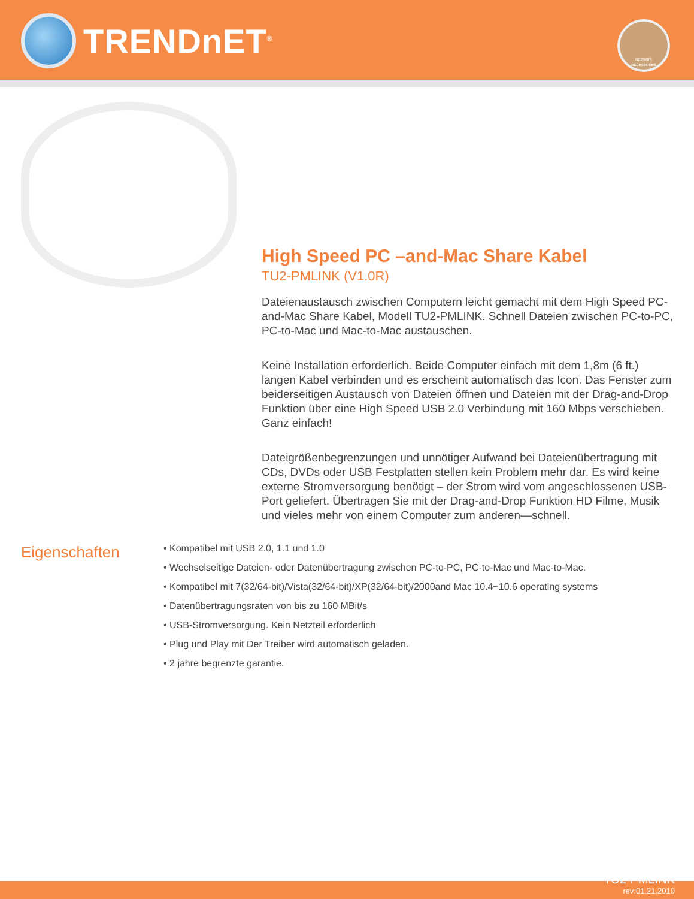TRENDnET<sup>®</sup>
network
accessories
High Speed PC –and-Mac Share Kabel
TU2-PMLINK (V1.0R)
Dateienaustausch zwischen Computern leicht gemacht mit dem High Speed PC-and-Mac Share Kabel, Modell TU2-PMLINK. Schnell Dateien zwischen PC-to-PC, PC-to-Mac und Mac-to-Mac austauschen.
Keine Installation erforderlich. Beide Computer einfach mit dem 1,8m (6 ft.) langen Kabel verbinden und es erscheint automatisch das Icon. Das Fenster zum beiderseitigen Austausch von Dateien öffnen und Dateien mit der Drag-and-Drop Funktion über eine High Speed USB 2.0 Verbindung mit 160 Mbps verschieben. Ganz einfach!
Dateigrößenbegrenzungen und unnötiger Aufwand bei Dateienübertragung mit CDs, DVDs oder USB Festplatten stellen kein Problem mehr dar. Es wird keine externe Stromversorgung benötigt – der Strom wird vom angeschlossenen USB-Port geliefert. Übertragen Sie mit der Drag-and-Drop Funktion HD Filme, Musik und vieles mehr von einem Computer zum anderen—schnell.
Eigenschaften
• Kompatibel mit USB 2.0, 1.1 und 1.0
• Wechselseitige Dateien- oder Datenübertragung zwischen PC-to-PC, PC-to-Mac und Mac-to-Mac.
• Kompatibel mit 7(32/64-bit)/Vista(32/64-bit)/XP(32/64-bit)/2000and Mac 10.4~10.6 operating systems
• Datenübertragungsraten von bis zu 160 MBit/s
• USB-Stromversorgung. Kein Netzteil erforderlich
• Plug und Play mit Der Treiber wird automatisch geladen.
• 2 jahre begrenzte garantie.
TU2-PMLINK
rev:01.21.2010